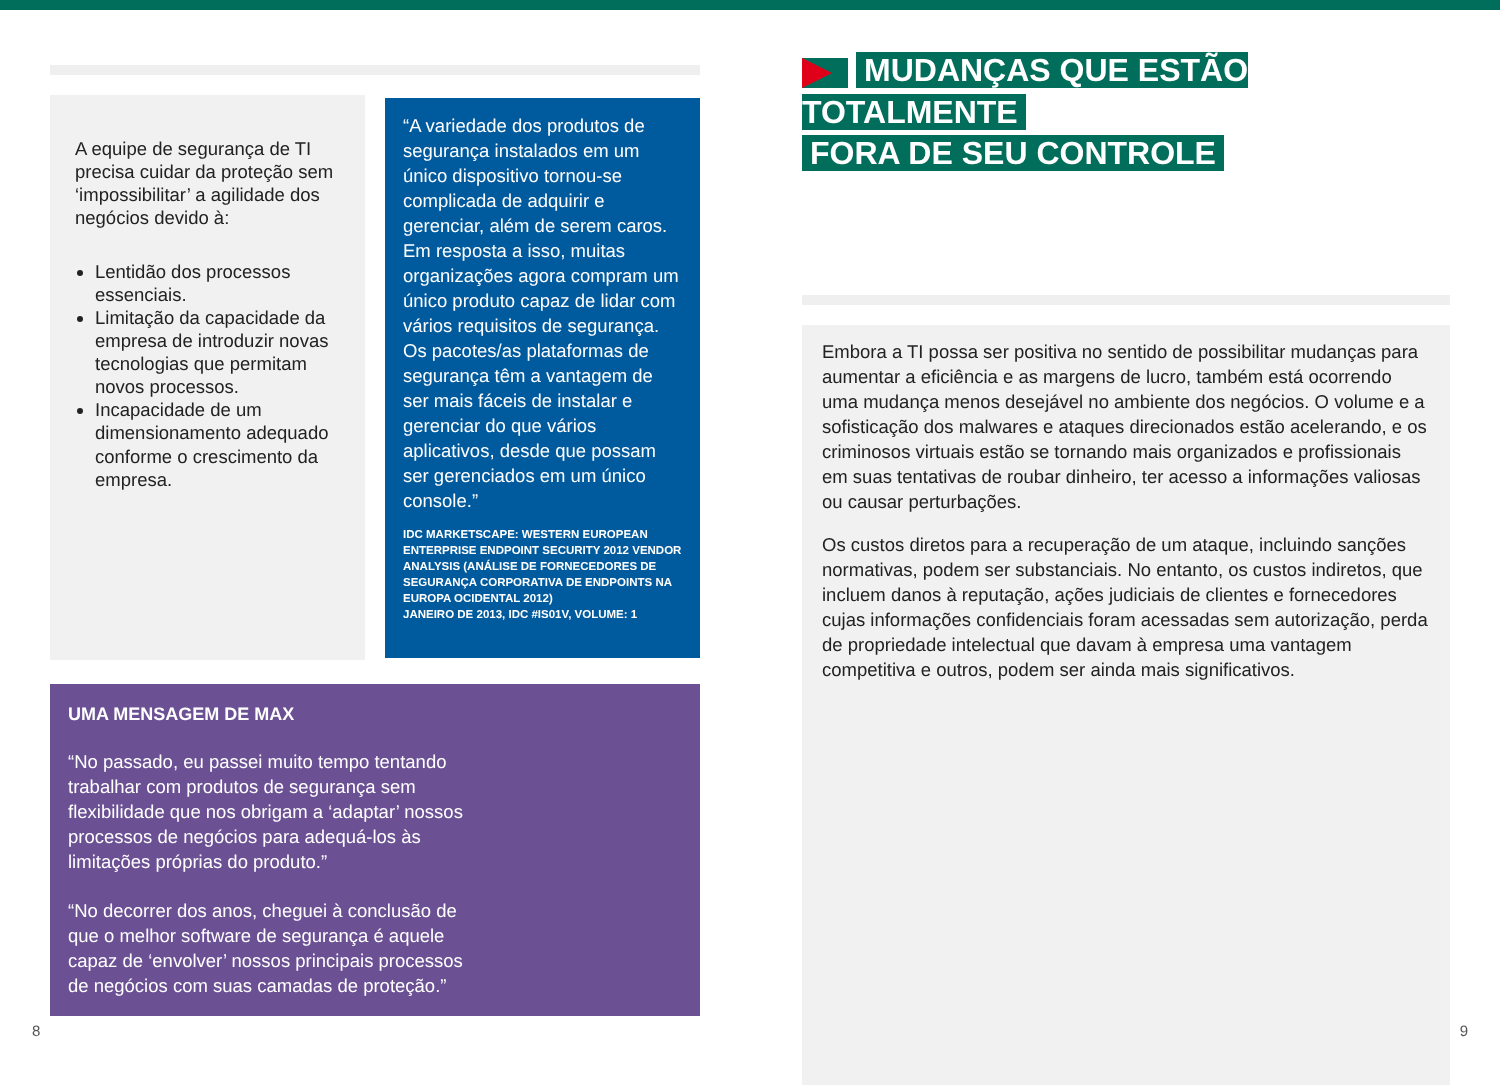A equipe de segurança de TI precisa cuidar da proteção sem ‘impossibilitar’ a agilidade dos negócios devido à:
Lentidão dos processos essenciais.
Limitação da capacidade da empresa de introduzir novas tecnologias que permitam novos processos.
Incapacidade de um dimensionamento adequado conforme o crescimento da empresa.
“A variedade dos produtos de segurança instalados em um único dispositivo tornou-se complicada de adquirir e gerenciar, além de serem caros. Em resposta a isso, muitas organizações agora compram um único produto capaz de lidar com vários requisitos de segurança. Os pacotes/as plataformas de segurança têm a vantagem de ser mais fáceis de instalar e gerenciar do que vários aplicativos, desde que possam ser gerenciados em um único console.”
IDC MARKETSCAPE: WESTERN EUROPEAN ENTERPRISE ENDPOINT SECURITY 2012 VENDOR ANALYSIS (ANÁLISE DE FORNECEDORES DE SEGURANÇA CORPORATIVA DE ENDPOINTS NA EUROPA OCIDENTAL 2012)
JANEIRO DE 2013, IDC #IS01V, VOLUME: 1
UMA MENSAGEM DE MAX
“No passado, eu passei muito tempo tentando trabalhar com produtos de segurança sem flexibilidade que nos obrigam a ‘adaptar’ nossos processos de negócios para adequá-los às limitações próprias do produto.”
“No decorrer dos anos, cheguei à conclusão de que o melhor software de segurança é aquele capaz de ‘envolver’ nossos principais processos de negócios com suas camadas de proteção.”
MUDANÇAS QUE ESTÃO TOTALMENTE
FORA DE SEU CONTROLE
Embora a TI possa ser positiva no sentido de possibilitar mudanças para aumentar a eficiência e as margens de lucro, também está ocorrendo uma mudança menos desejável no ambiente dos negócios. O volume e a sofisticação dos malwares e ataques direcionados estão acelerando, e os criminosos virtuais estão se tornando mais organizados e profissionais em suas tentativas de roubar dinheiro, ter acesso a informações valiosas ou causar perturbações.
Os custos diretos para a recuperação de um ataque, incluindo sanções normativas, podem ser substanciais. No entanto, os custos indiretos, que incluem danos à reputação, ações judiciais de clientes e fornecedores cujas informações confidenciais foram acessadas sem autorização, perda de propriedade intelectual que davam à empresa uma vantagem competitiva e outros, podem ser ainda mais significativos.
8 9